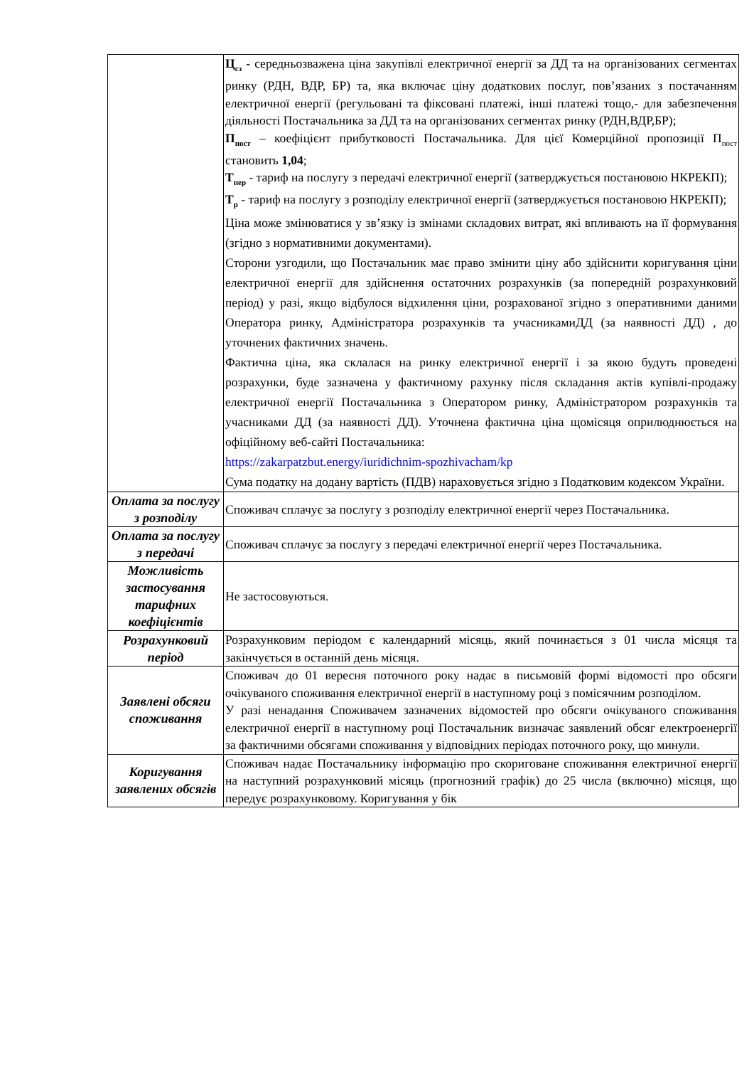| | Ц<sub>сз</sub> - середньозважена ціна закупівлі електричної енергії за ДД та на організованих сегментах ринку (РДН, ВДР, БР) та, яка включає ціну додаткових послуг, пов’язаних з постачанням електричної енергії (регульовані та фіксовані платежі, інші платежі тощо,- для забезпечення діяльності Постачальника за ДД та на організованих сегментах ринку (РДН,ВДР,БР); П<sub>пост</sub> – коефіцієнт прибутковості Постачальника. Для цієї Комерційної пропозиції П<sub>пост</sub> становить 1,04 ; Т<sub>пер</sub> - тариф на послугу з передачі електричної енергії (затверджується постановою НКРЕКП); Т<sub>р</sub> - тариф на послугу з розподілу електричної енергії (затверджується постановою НКРЕКП); Ціна може змінюватися у зв’язку із змінами складових витрат, які впливають на її формування (згідно з нормативними документами). Сторони узгодили, що Постачальник має право змінити ціну або здійснити коригування ціни електричної енергії для здійснення остаточних розрахунків (за попередній розрахунковий період) у разі, якщо відбулося відхилення ціни, розрахованої згідно з оперативними даними Оператора ринку, Адміністратора розрахунків та учасникамиДД (за наявності ДД) , до уточнених фактичних значень. Фактична ціна, яка склалася на ринку електричної енергії і за якою будуть проведені розрахунки, буде зазначена у фактичному рахунку після складання актів купівлі-продажу електричної енергії Постачальника з Оператором ринку, Адміністратором розрахунків та учасниками ДД (за наявності ДД). Уточнена фактична ціна щомісяця оприлюднюється на офіційному веб-сайті Постачальника: https://zakarpatzbut.energy/iuridichnim-spozhivacham/kp Сума податку на додану вартість (ПДВ) нараховується згідно з Податковим кодексом України. |
| Оплата за послугу з розподілу | Споживач сплачує за послугу з розподілу електричної енергії через Постачальника. |
| Оплата за послугу з передачі | Споживач сплачує за послугу з передачі електричної енергії через Постачальника. |
| Можливість застосування тарифних коефіцієнтів | Не застосовуються. |
| Розрахунковий період | Розрахунковим періодом є календарний місяць, який починається з 01 числа місяця та закінчується в останній день місяця. |
| Заявлені обсяги споживання | Споживач до 01 вересня поточного року надає в письмовій формі відомості про обсяги очікуваного споживання електричної енергії в наступному році з помісячним розподілом. У разі ненадання Споживачем зазначених відомостей про обсяги очікуваного споживання електричної енергії в наступному році Постачальник визначає заявлений обсяг електроенергії за фактичними обсягами споживання у відповідних періодах поточного року, що минули. |
| Коригування заявлених обсягів | Споживач надає Постачальнику інформацію про скориговане споживання електричної енергії на наступний розрахунковий місяць (прогнозний графік) до 25 числа (включно) місяця, що передує розрахунковому. Коригування у бік |